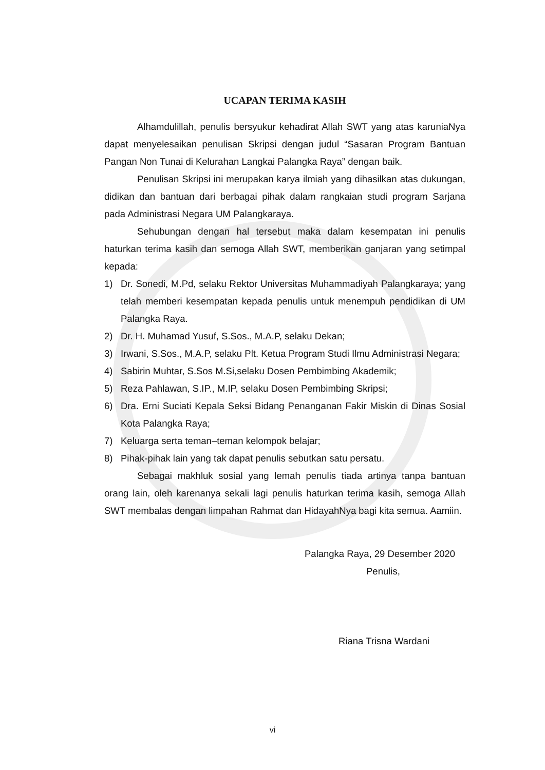UCAPAN TERIMA KASIH
Alhamdulillah, penulis bersyukur kehadirat Allah SWT yang atas karuniaNya dapat menyelesaikan penulisan Skripsi dengan judul “Sasaran Program Bantuan Pangan Non Tunai di Kelurahan Langkai Palangka Raya” dengan baik.
Penulisan Skripsi ini merupakan karya ilmiah yang dihasilkan atas dukungan, didikan dan bantuan dari berbagai pihak dalam rangkaian studi program Sarjana pada Administrasi Negara UM Palangkaraya.
Sehubungan dengan hal tersebut maka dalam kesempatan ini penulis haturkan terima kasih dan semoga Allah SWT, memberikan ganjaran yang setimpal kepada:
1) Dr. Sonedi, M.Pd, selaku Rektor Universitas Muhammadiyah Palangkaraya; yang telah memberi kesempatan kepada penulis untuk menempuh pendidikan di UM Palangka Raya.
2) Dr. H. Muhamad Yusuf, S.Sos., M.A.P, selaku Dekan;
3) Irwani, S.Sos., M.A.P, selaku Plt. Ketua Program Studi Ilmu Administrasi Negara;
4) Sabirin Muhtar, S.Sos M.Si,selaku Dosen Pembimbing Akademik;
5) Reza Pahlawan, S.IP., M.IP, selaku Dosen Pembimbing Skripsi;
6) Dra. Erni Suciati Kepala Seksi Bidang Penanganan Fakir Miskin di Dinas Sosial Kota Palangka Raya;
7) Keluarga serta teman–teman kelompok belajar;
8) Pihak-pihak lain yang tak dapat penulis sebutkan satu persatu.
Sebagai makhluk sosial yang lemah penulis tiada artinya tanpa bantuan orang lain, oleh karenanya sekali lagi penulis haturkan terima kasih, semoga Allah SWT membalas dengan limpahan Rahmat dan HidayahNya bagi kita semua. Aamiin.
Palangka Raya, 29 Desember 2020
Penulis,
Riana Trisna Wardani
vi